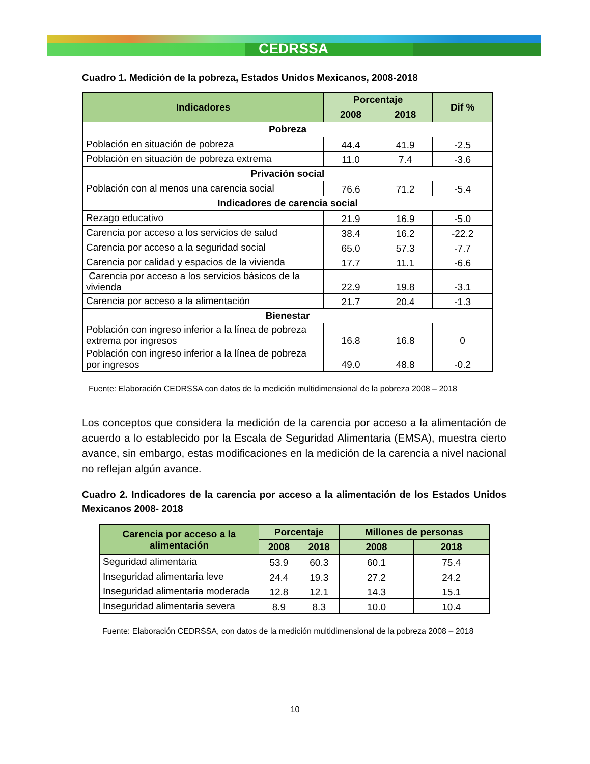CEDRSSA
Cuadro 1. Medición de la pobreza, Estados Unidos Mexicanos, 2008-2018
| Indicadores | Porcentaje | | Dif % |
| --- | --- | --- | --- |
| | 2008 | 2018 | |
| Pobreza | | | |
| Población en situación de pobreza | 44.4 | 41.9 | -2.5 |
| Población en situación de pobreza extrema | 11.0 | 7.4 | -3.6 |
| Privación social | | | |
| Población con al menos una carencia social | 76.6 | 71.2 | -5.4 |
| Indicadores de carencia social | | | |
| Rezago educativo | 21.9 | 16.9 | -5.0 |
| Carencia por acceso a los servicios de salud | 38.4 | 16.2 | -22.2 |
| Carencia por acceso a la seguridad social | 65.0 | 57.3 | -7.7 |
| Carencia por calidad y espacios de la vivienda | 17.7 | 11.1 | -6.6 |
| Carencia por acceso a los servicios básicos de la vivienda | 22.9 | 19.8 | -3.1 |
| Carencia por acceso a la alimentación | 21.7 | 20.4 | -1.3 |
| Bienestar | | | |
| Población con ingreso inferior a la línea de pobreza extrema por ingresos | 16.8 | 16.8 | 0 |
| Población con ingreso inferior a la línea de pobreza por ingresos | 49.0 | 48.8 | -0.2 |
Fuente: Elaboración CEDRSSA con datos de la medición multidimensional de la pobreza 2008 – 2018
Los conceptos que considera la medición de la carencia por acceso a la alimentación de acuerdo a lo establecido por la Escala de Seguridad Alimentaria (EMSA), muestra cierto avance, sin embargo, estas modificaciones en la medición de la carencia a nivel nacional no reflejan algún avance.
Cuadro 2. Indicadores de la carencia por acceso a la alimentación de los Estados Unidos Mexicanos 2008- 2018
| Carencia por acceso a la alimentación | Porcentaje | | Millones de personas | |
| --- | --- | --- | --- | --- |
| | 2008 | 2018 | 2008 | 2018 |
| Seguridad alimentaria | 53.9 | 60.3 | 60.1 | 75.4 |
| Inseguridad alimentaria leve | 24.4 | 19.3 | 27.2 | 24.2 |
| Inseguridad alimentaria moderada | 12.8 | 12.1 | 14.3 | 15.1 |
| Inseguridad alimentaria severa | 8.9 | 8.3 | 10.0 | 10.4 |
Fuente: Elaboración CEDRSSA, con datos de la medición multidimensional de la pobreza 2008 – 2018
10